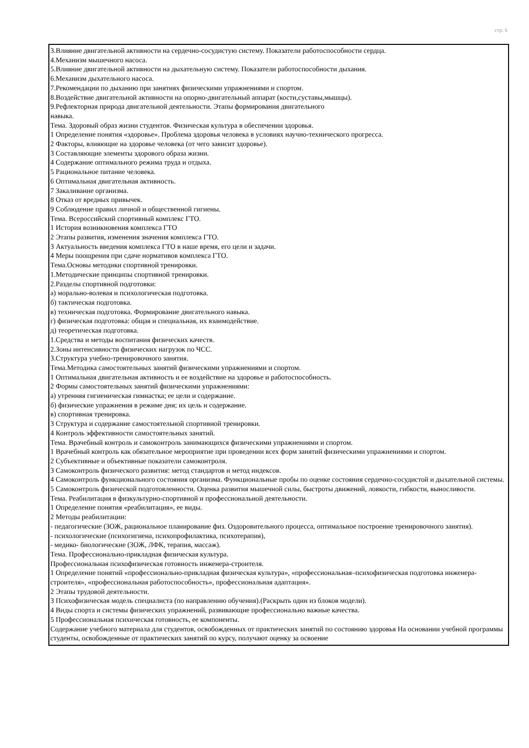стр. 6
3.Влияние двигательной активности на сердечно-сосудистую систему. Показатели работоспособности сердца.
4.Механизм мышечного насоса.
5.Влияние двигательной активности на дыхательную систему. Показатели работоспособности дыхания.
6.Механизм дыхательного насоса.
7.Рекомендации по дыханию при занятиях физическими упражнениями и спортом.
8.Воздействие двигательной активности на опорно-двигательный аппарат (кости,суставы,мышцы).
9.Рефлекторная природа двигательной деятельности. Этапы формирования двигательного
навыка.
Тема. Здоровый образ жизни студентов. Физическая культура в обеспечении здоровья.
1 Определение понятия «здоровье». Проблема здоровья человека в условиях научно-технического прогресса.
2 Факторы, влияющие на здоровье человека (от чего зависит здоровье).
3 Составляющие элементы здорового образа жизни.
4 Содержание оптимального режима труда и отдыха.
5 Рациональное питание человека.
6 Оптимальная двигательная активность.
7 Закаливание организма.
8 Отказ от вредных привычек.
9 Соблюдение правил личной и общественной гигиены.
Тема. Всероссийский спортивный комплекс ГТО.
1 История возникновения комплекса ГТО
2 Этапы развития, изменения значения комплекса ГТО.
3 Актуальность введения комплекса ГТО в наше время, его цели и задачи.
4 Меры поощрения при сдаче нормативов комплекса ГТО.
Тема.Основы методики спортивной тренировки.
1.Методические принципы спортивной тренировки.
2.Разделы спортивной подготовки:
а) морально-волевая и психологическая подготовка.
б) тактическая подготовка.
в) техническая подготовка. Формирование двигательного навыка.
г) физическая подготовка: общая и специальная, их взаимодействие.
д) теоретическая подготовка.
1.Средства и методы воспитания физических качеств.
2.Зоны интенсивности физических нагрузок по ЧСС.
3.Структура учебно-тренировочного занятия.
Тема.Методика самостоятельных занятий физическими упражнениями и спортом.
1 Оптимальная двигательная активность и ее воздействие на здоровье и работоспособность.
2 Формы самостоятельных занятий физическими упражнениями:
а) утренняя гигиеническая гимнастка; ее цели и содержание.
б) физические упражнения в режиме дня; их цель и содержание.
в) спортивная тренировка.
3 Структура и содержание самостоятельной спортивной тренировки.
4 Контроль эффективности самостоятельных занятий.
Тема. Врачебный контроль и самоконтроль занимающихся физическими упражнениями и спортом.
1 Врачебный контроль как обязательное мероприятие при проведении всех форм занятий физическими упражнениями и спортом.
2 Субъективные и объективные показатели самоконтроля.
3 Самоконтроль физического развития: метод стандартов и метод индексов.
4 Самоконтроль функционального состояния организма. Функциональные пробы по оценке состояния сердечно-сосудистой и дыхательной системы.
5 Самоконтроль физической подготовленности. Оценка развития мышечной силы, быстроты движений, ловкости, гибкости, выносливости.
Тема. Реабилитация в физкультурно-спортивной и профессиональной деятельности.
1 Определение понятия «реабилитация», ее виды.
2 Методы реабилитации:
- педагогические (ЗОЖ, рациональное планирование физ. Оздоровительного процесса, оптимальное построение тренировочного занятия).
- психологические (психогигиена, психопрофилактика, психотерапия),
- медико- биологические (ЗОЖ, ЛФК, терапия, массаж).
Тема. Профессионально-прикладная физическая культура.
Профессиональная психофизическая готовность инженера-строителя.
1 Определение понятий «профессионально-прикладная физическая культура», «профессиональная–психофизическая подготовка инженера-строителя», «профессиональная работоспособность», профессиональная адаптация».
2 Этапы трудовой деятельности.
3 Психофизическая модель специалиста (по направлению обучения).(Раскрыть один из блоков модели).
4 Виды спорта и системы физических упражнений, развивающие профессионально важные качества.
5 Профессиональная психическая готовность, ее компоненты.
Содержание учебного материала для студентов, освобожденных от практических занятий по состоянию здоровья На основании учебной программы студенты, освобожденные от практических занятий по курсу, получают оценку за освоение